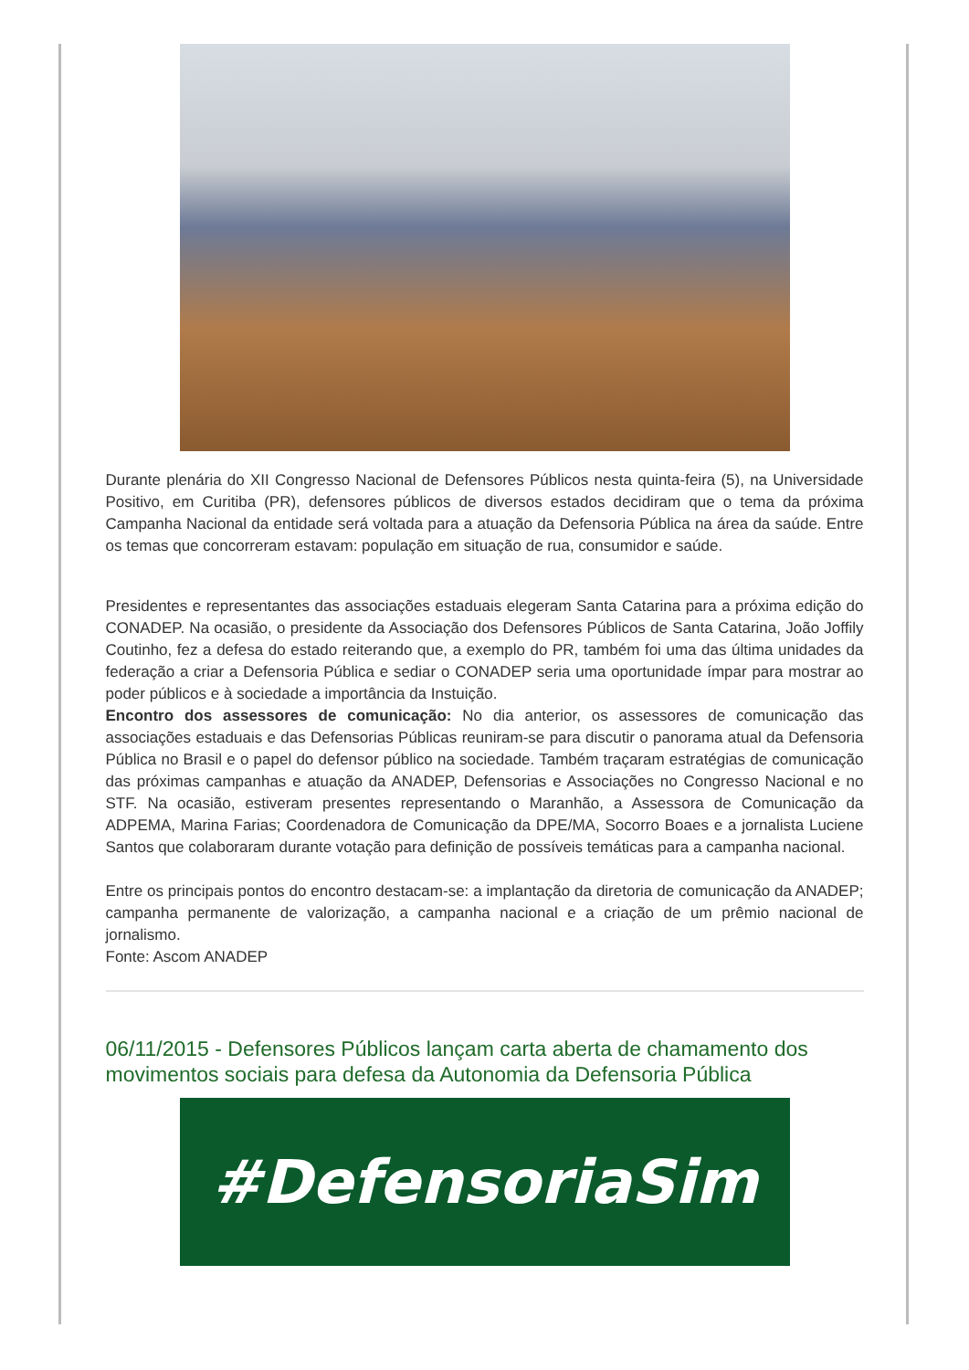Durante plenária do XII Congresso Nacional de Defensores Públicos nesta quinta-feira (5), na Universidade Positivo, em Curitiba (PR), defensores públicos de diversos estados decidiram que o tema da próxima Campanha Nacional da entidade será voltada para a atuação da Defensoria Pública na área da saúde. Entre os temas que concorreram estavam: população em situação de rua, consumidor e saúde.
Presidentes e representantes das associações estaduais elegeram Santa Catarina para a próxima edição do CONADEP. Na ocasião, o presidente da Associação dos Defensores Públicos de Santa Catarina, João Joffily Coutinho, fez a defesa do estado reiterando que, a exemplo do PR, também foi uma das última unidades da federação a criar a Defensoria Pública e sediar o CONADEP seria uma oportunidade ímpar para mostrar ao poder públicos e à sociedade a importância da Instuição.
Encontro dos assessores de comunicação: No dia anterior, os assessores de comunicação das associações estaduais e das Defensorias Públicas reuniram-se para discutir o panorama atual da Defensoria Pública no Brasil e o papel do defensor público na sociedade. Também traçaram estratégias de comunicação das próximas campanhas e atuação da ANADEP, Defensorias e Associações no Congresso Nacional e no STF. Na ocasião, estiveram presentes representando o Maranhão, a Assessora de Comunicação da ADPEMA, Marina Farias; Coordenadora de Comunicação da DPE/MA, Socorro Boaes e a jornalista Luciene Santos que colaboraram durante votação para definição de possíveis temáticas para a campanha nacional.
Entre os principais pontos do encontro destacam-se: a implantação da diretoria de comunicação da ANADEP; campanha permanente de valorização, a campanha nacional e a criação de um prêmio nacional de jornalismo.
Fonte: Ascom ANADEP
06/11/2015 - Defensores Públicos lançam carta aberta de chamamento dos movimentos sociais para defesa da Autonomia da Defensoria Pública
#DefensoriaSim